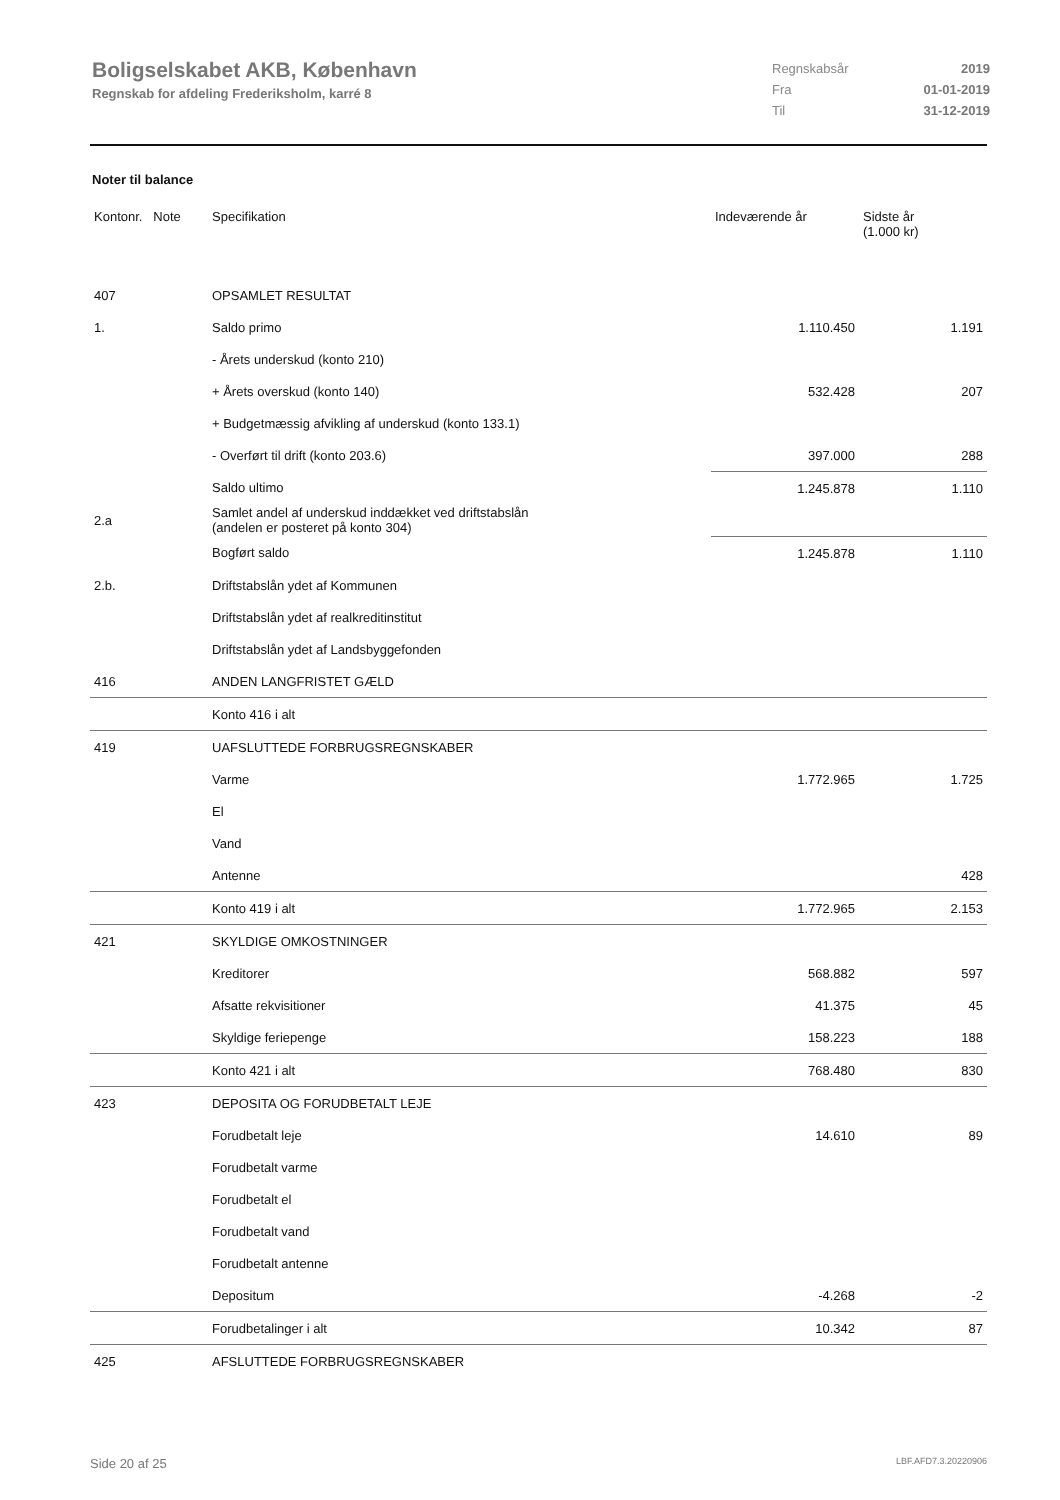Boligselskabet AKB, København
Regnskab for afdeling Frederiksholm, karré 8
| Regnskabsår | 2019 |
| Fra | 01-01-2019 |
| Til | 31-12-2019 |
Noter til balance
| Kontonr. Note | Specifikation | Indeværende år | Sidste år (1.000 kr) |
| --- | --- | --- | --- |
| 407 | OPSAMLET RESULTAT | | |
| 1. | Saldo primo | 1.110.450 | 1.191 |
| | - Årets underskud (konto 210) | | |
| | + Årets overskud (konto 140) | 532.428 | 207 |
| | + Budgetmæssig afvikling af underskud (konto 133.1) | | |
| | - Overført til drift (konto 203.6) | 397.000 | 288 |
| | Saldo ultimo | 1.245.878 | 1.110 |
| 2.a | Samlet andel af underskud inddækket ved driftstabslån (andelen er posteret på konto 304) | | |
| | Bogført saldo | 1.245.878 | 1.110 |
| 2.b. | Driftstabslån ydet af Kommunen | | |
| | Driftstabslån ydet af realkreditinstitut | | |
| | Driftstabslån ydet af Landsbyggefonden | | |
| 416 | ANDEN LANGFRISTET GÆLD | | |
| | Konto 416 i alt | | |
| 419 | UAFSLUTTEDE FORBRUGSREGNSKABER | | |
| | Varme | 1.772.965 | 1.725 |
| | El | | |
| | Vand | | |
| | Antenne | | 428 |
| | Konto 419 i alt | 1.772.965 | 2.153 |
| 421 | SKYLDIGE OMKOSTNINGER | | |
| | Kreditorer | 568.882 | 597 |
| | Afsatte rekvisitioner | 41.375 | 45 |
| | Skyldige feriepenge | 158.223 | 188 |
| | Konto 421 i alt | 768.480 | 830 |
| 423 | DEPOSITA OG FORUDBETALT LEJE | | |
| | Forudbetalt leje | 14.610 | 89 |
| | Forudbetalt varme | | |
| | Forudbetalt el | | |
| | Forudbetalt vand | | |
| | Forudbetalt antenne | | |
| | Depositum | -4.268 | -2 |
| | Forudbetalinger i alt | 10.342 | 87 |
| 425 | AFSLUTTEDE FORBRUGSREGNSKABER | | |
Side 20 af 25 LBF.AFD7.3.20220906